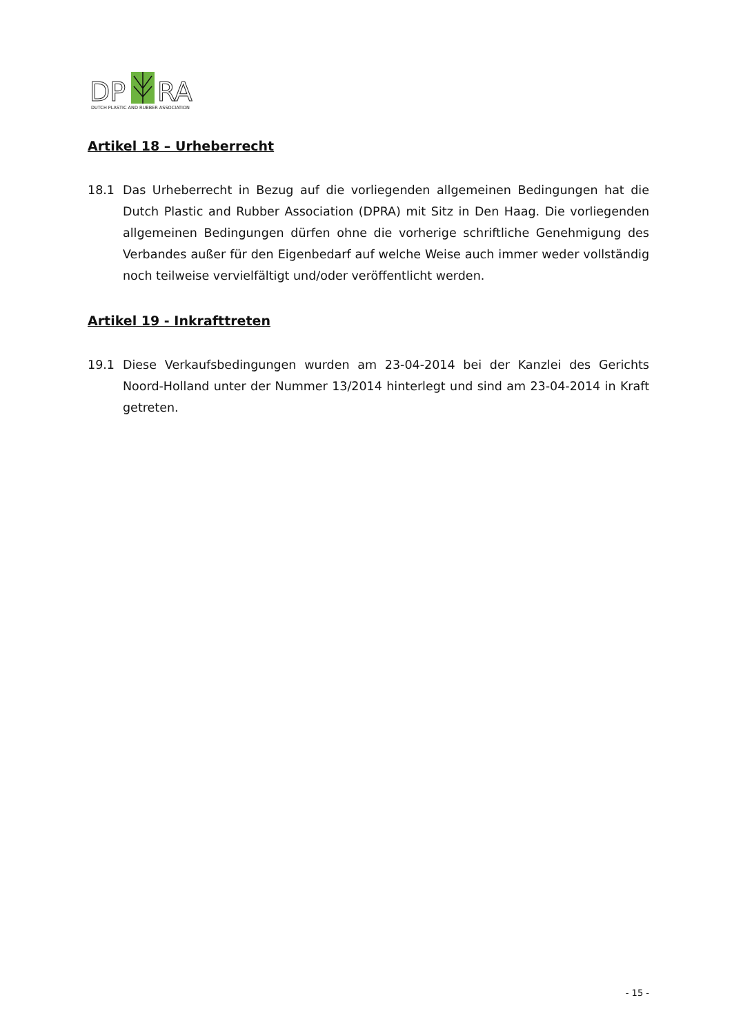DP
RA
DUTCH PLASTIC AND RUBBER ASSOCIATION
Artikel 18 – Urheberrecht
18.1 Das Urheberrecht in Bezug auf die vorliegenden allgemeinen Bedingungen hat die Dutch Plastic and Rubber Association (DPRA) mit Sitz in Den Haag. Die vorliegenden allgemeinen Bedingungen dürfen ohne die vorherige schriftliche Genehmigung des Verbandes außer für den Eigenbedarf auf welche Weise auch immer weder vollständig noch teilweise vervielfältigt und/oder veröffentlicht werden.
Artikel 19 - Inkrafttreten
19.1 Diese Verkaufsbedingungen wurden am 23-04-2014 bei der Kanzlei des Gerichts Noord-Holland unter der Nummer 13/2014 hinterlegt und sind am 23-04-2014 in Kraft getreten.
- 15 -